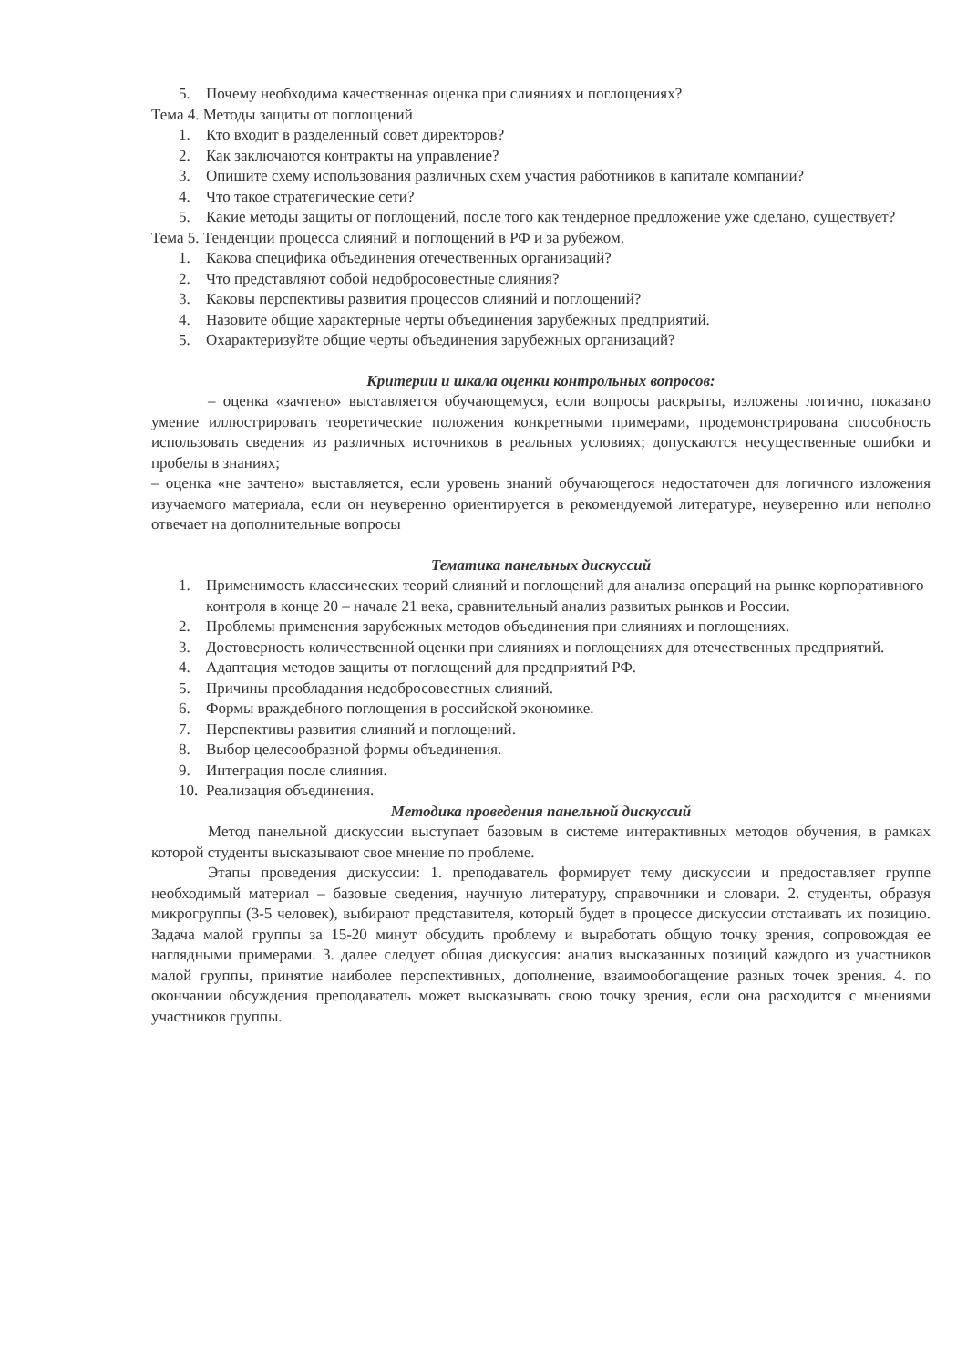5. Почему необходима качественная оценка при слияниях и поглощениях?
Тема 4. Методы защиты от поглощений
1. Кто входит в разделенный совет директоров?
2. Как заключаются контракты на управление?
3. Опишите схему использования различных схем участия работников в капитале компании?
4. Что такое стратегические сети?
5. Какие методы защиты от поглощений, после того как тендерное предложение уже сделано, существует?
Тема 5. Тенденции процесса слияний и поглощений в РФ и за рубежом.
1. Какова специфика объединения отечественных организаций?
2. Что представляют собой недобросовестные слияния?
3. Каковы перспективы развития процессов слияний и поглощений?
4. Назовите общие характерные черты объединения зарубежных предприятий.
5. Охарактеризуйте общие черты объединения зарубежных организаций?
Критерии и шкала оценки контрольных вопросов:
– оценка «зачтено» выставляется обучающемуся, если вопросы раскрыты, изложены логично, показано умение иллюстрировать теоретические положения конкретными примерами, продемонстрирована способность использовать сведения из различных источников в реальных условиях; допускаются несущественные ошибки и пробелы в знаниях;
– оценка «не зачтено» выставляется, если уровень знаний обучающегося недостаточен для логичного изложения изучаемого материала, если он неуверенно ориентируется в рекомендуемой литературе, неуверенно или неполно отвечает на дополнительные вопросы
Тематика панельных дискуссий
1. Применимость классических теорий слияний и поглощений для анализа операций на рынке корпоративного контроля в конце 20 – начале 21 века, сравнительный анализ развитых рынков и России.
2. Проблемы применения зарубежных методов объединения при слияниях и поглощениях.
3. Достоверность количественной оценки при слияниях и поглощениях для отечественных предприятий.
4. Адаптация методов защиты от поглощений для предприятий РФ.
5. Причины преобладания недобросовестных слияний.
6. Формы враждебного поглощения в российской экономике.
7. Перспективы развития слияний и поглощений.
8. Выбор целесообразной формы объединения.
9. Интеграция после слияния.
10. Реализация объединения.
Методика проведения панельной дискуссий
Метод панельной дискуссии выступает базовым в системе интерактивных методов обучения, в рамках которой студенты высказывают свое мнение по проблеме.
Этапы проведения дискуссии: 1. преподаватель формирует тему дискуссии и предоставляет группе необходимый материал – базовые сведения, научную литературу, справочники и словари. 2. студенты, образуя микрогруппы (3-5 человек), выбирают представителя, который будет в процессе дискуссии отстаивать их позицию. Задача малой группы за 15-20 минут обсудить проблему и выработать общую точку зрения, сопровождая ее наглядными примерами. 3. далее следует общая дискуссия: анализ высказанных позиций каждого из участников малой группы, принятие наиболее перспективных, дополнение, взаимообогащение разных точек зрения. 4. по окончании обсуждения преподаватель может высказывать свою точку зрения, если она расходится с мнениями участников группы.